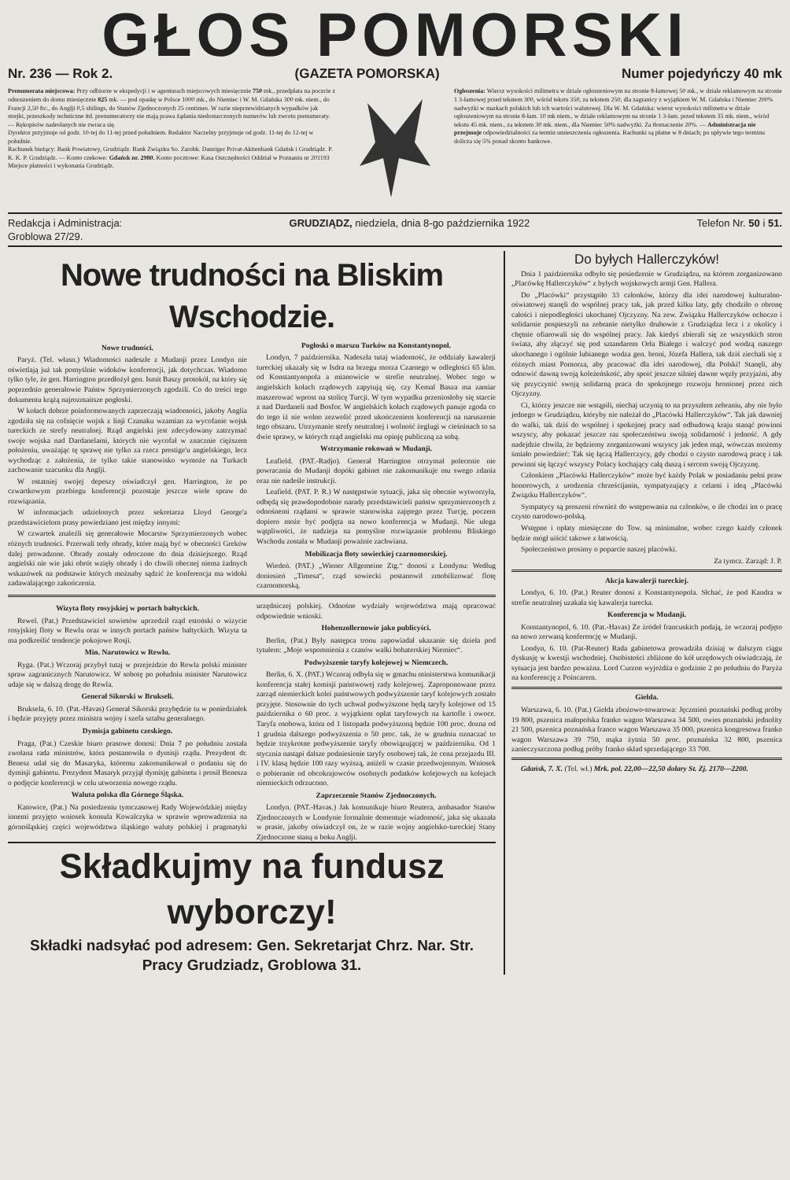GŁOS POMORSKI
Nr. 236 — Rok 2. (GAZETA POMORSKA) Numer pojedyńczy 40 mk
Prenumerata miejscowa: Przy odbiorze w ekspedycji i w agenturach miejscowych miesięcznie 750 mk., przedpłata na poczcie z odnoszeniem do domu miesięcznie 825 mk. — pod opaskę w Polsce 1000 mk., do Niemiec i W. M. Gdańska 300 mk. niem., do Francji 2,50 frc., do Anglji 0,5 shilings, do Stanów Zjednoczonych 25 centimes. W razie nieprzewidzianych wypadków jak strejki, przeszkody techniczne itd. prenumeratorzy nie mają prawa żądania niedostarczonych numerów lub zwrotu prenumeraty. — Rękopisów nadesłanych nie zwraca się.
Dyrektor przyjmuje od godz. 10-tej do 11-tej przed południem. Redaktor Naczelny przyjmuje od godz. 11-tej do 12-tej w południe.
Rachunek bieżący: Bank Powiatowy, Grudziądz. Bank Związku So. Zarobk. Danziger Privat-Aktienbank Gdańsk i Grudziądz. P. K. K. P. Grudziądz. — Konto czekowe: Gdańsk nr. 2980. Konto pocztowe: Kasa Oszczędności Oddział w Poznaniu nr 201193 Miejsce płatności i wykonania Grudziądz.
Ogłoszenia: Wiersz wysokości milimetra w dziale ogłoszeniowym na stronie 8-łamowej 50 mk., w dziale reklamowym na stronie 1 3-łamowej przed tekstem 300, wśród tekstu 350, za tekstem 250, dla zagranicy z wyjątkiem W. M. Gdańska i Niemiec 200% nadwyżki w markach polskich lub ich wartości walutowej. Dla W. M. Gdańska: wiersz wysokości milimetra w dziale ogłoszeniowym na stronie 8-łam. 10 mk niem., w dziale reklamowym na stronie 1 3-łam. przed tekstem 35 mk. niem., wśród tekstu 45 mk. niem., za tekstem 30 mk. niem., dla Niemiec 50% nadwyżki. Za tłomaczenie 20%. — Administracja nie przejmuje odpowiedzialności za termin umieszczenia ogłoszenia. Rachunki są płatne w 8 dniach; po upływie tego terminu dolicza się 5% ponad skonto bankowe.
Redakcja i Administracja:
Groblowa 27/29. GRUDZIĄDZ, niedziela, dnia 8-go października 1922 Telefon Nr. 50 i 51.
Nowe trudności na Bliskim Wschodzie.
Nowe trudności.
Paryż. (Tel. własn.) Wiadomości nadeszłe z Mudanji przez Londyn nie oświetlają już tak pomyślnie widoków konferencji, jak dotychczas. Wiadomo tylko tyle, że gen. Harrington przedłożył gen. Ismit Baszy protokół, na który się poprzednio generałowie Państw Sprzymierzonych zgodzili. Co do treści tego dokumentu krążą najrozmaitsze pogłoski.
W kołach dobrze poinformowanych zaprzeczają wiadomości, jakoby Anglia zgodziła się na cofnięcie wojsk z linji Czanaku wzamian za wycofanie wojsk tureckich ze strefy neutralnej. Rząd angielski jest zdecydowany zatrzymać swoje wojska nad Dardanelami, których nie wycofał w znacznie cięższem położeniu, uważając tę sprawę nie tylko za rzecz prestige'u angielskiego, lecz wychodząc z założenia, że tylko takie stanowisko wymoże na Turkach zachowanie szacunku dla Anglji.
W ostatniej swojej depeszy oświadczył gen. Harrington, że po czwartkowym przebiegu konferencji pozostaje jeszcze wiele spraw do rozwiązania.
W informacjach udzielonych przez sekretarza Lloyd George'a przedstawicielom prasy powiedziano jest między innymi:
W czwartek znaleźli się generałowie Mocarstw Sprzymierzonych wobec różnych trudności. Przerwali tedy obrady, które mają być w obecności Greków dalej prowadzone. Obrady zostały odroczone do dnia dzisiejszego. Rząd angielski nie wie jaki obrót wzięły obrady i do chwili obecnej niema żadnych wskazówek na podstawie których możnaby sądzić że konferencja ma widoki zadawalającego zakończenia.
Pogłoski o marszu Turków na Konstantynopol.
Londyn, 7 października. Nadeszła tutaj wiadomość, że oddziały kawalerji tureckiej ukazały się w Isdra na brzegu morza Czarnego w odległości 65 klm. od Konstantynopola a mianowicie w strefie neutralnej. Wobec tego w angielskich kołach rządowych zapytują się, czy Kemal Basza ma zamiar maszerować wprost na stolicę Turcji. W tym wypadku przeniosłoby się starcie z nad Dardaneli nad Bosfor. W angielskich kołach rządowych panuje zgoda co do tego iż nie wolno zezwolić przed ukończeniem konferencji na naruszenie tego obszaru. Utrzymanie strefy neutralnej i wolność żeglugi w cieśninach to sa dwie sprawy, w których rząd angielski ma opinję publiczną za sobą.
Wstrzymanie rokowań w Mudanji.
Leafield. (PAT.-Radjo). Generał Harrington otrzymał polecenie nie powracania do Mudanji dopóki gabinet nie zakomunikuje mu swego zdania oraz nie nadeśle instrukcji.
Leafield. (PAT. P. R.) W następstwie sytuacji, jaka się obecnie wytworzyła, odbędą się prawdopodobnie narady przedstawicieli państw sprzymierzonych z odnośnemi rządami w sprawie stanowiska zajętego przez Turcję, poczem dopiero może być podjęta na nowo konferencja w Mudanji. Nie ulega wątpliwości, że nadzieja na pomyślne rozwiązanie problemu Bliskiego Wschodu została w Mudanji poważnie zachwiana.
Mobilizacja floty sowieckiej czarnomorskiej.
Wiedeń. (PAT.) „Wiener Allgemeine Ztg.“ donosi z Londynu: Według doniesień „Timesa“, rząd sowiecki postanowił zmobilizować flotę czarnomorską.
Wizyta floty rosyjskiej w portach bałtyckich.
Rewel. (Pat.) Przedstawiciel sowietów uprzedził rząd estoński o wizycie rosyjskiej floty w Rewlu oraz w innych portach państw bałtyckich. Wizyta ta ma podkreślić tendencje pokojowe Rosji.
Min. Narutowicz w Rewlu.
Ryga. (Pat.) Wczoraj przybył tutaj w przejeździe do Rewla polski minister spraw zagranicznych Narutowicz. W sobotę po południu minister Narutowicz udaje się w dalszą drogę do Rewla.
Generał Sikorski w Brukseli.
Bruksela, 6. 10. (Pat.-Havas) Generał Sikorski przybędzie tu w poniedziałek i będzie przyjęty przez ministra wojny i szefa sztabu generalnego.
Dymisja gabinetu czeskiego.
Praga, (Pat.) Czeskie biuro prasowe donosi: Dnia 7 po południu została zwołana rada ministrów, która postanowiła o dymisji rządu. Prezydent dr. Benesz udał się do Masaryka, któremu zakomunikował o podaniu się do dymisji gabinetu. Prezydent Masaryk przyjął dymisję gabinetu i prosił Benesza o podjęcie konferencji w celu utworzenia nowego rządu.
Waluta polska dla Górnego Śląska.
Katowice, (Pat.) Na posiedzeniu tymczasowej Rady Wojewódzkiej między innemi przyjęto wniosek konsula Kowalczyka w sprawie wprowadzenia na górnośląskiej części województwa śląskiego waluty polskiej i pragmatyki urzędniczej polskiej. Odnośne wydziały województwa mają opracować odpowiednie wnioski.
Hohenzollernowie jako publicyści.
Berlin, (Pat.) Były następca tronu zapowiadał ukazanie się dzieła pod tytułem: „Moje wspomnienia z czasów walki bohaterskiej Niemiec“.
Podwyższenie taryfy kolejowej w Niemczech.
Berlin, 6. X. (PAT.) Wczoraj odbyła się w gmachu ministerstwa komunikacji konferencja stałej komisji państwowej rady kolejowej. Zaproponowane przez zarząd niemieckich kolei państwowych podwyższenie taryf kolejowych zostało przyjęte. Stosownie do tych uchwał podwyższone będą taryfy kolejowe od 15 października o 60 proc. z wyjątkiem opłat taryfowych na kartofle i owoce. Taryfa osobowa, która od 1 listopada podwyższoną będzie 100 proc. dozna od 1 grudnia dalszego podwyższenia o 50 proc. tak, że w grudniu oznaczać to będzie trzykrotne podwyższenie taryfy obowiązującej w październiku. Od 1 stycznia nastąpi dalsze podniesienie taryfy osobowej tak, że cena przejazdu III. i IV. klasą będzie 100 razy wyższą, aniżeli w czasie przedwojennym. Wniosek o pobieranie od obcokrajowców osobnych podatków kolejowych na kolejach niemieckich odrzucono.
Zaprzeczenie Stanów Zjednoczonych.
Londyn. (PAT.-Havas.) Jak komunikuje biuro Reutera, ambasador Stanów Zjednoczonych w Londynie formalnie dementuje wiadomość, jaka się ukazała w prasie, jakoby oświadczył on, że w razie wojny angielsko-tureckiej Stany Zjednoczone staną u boku Anglji.
Składkujmy na fundusz wyborczy!
Składki nadsyłać pod adresem: Gen. Sekretarjat Chrz. Nar. Str. Pracy Grudziadz, Groblowa 31.
Do byłych Hallerczyków!
Dnia 1 października odbyło się posiedzenie w Grudziądzu, na którem zorganizowano „Placówkę Hallerczyków“ z byłych wojskowych armji Gen. Hallera.
Do „Placówki“ przystąpiło 33 członków, którzy dla idei narodowej kulturalno-oświatowej stanęli do wspólnej pracy tak, jak przed kilku laty, gdy chodziło o obronę całości i niepodległości ukochanej Ojczyzny. Na zew. Związku Hallerczyków ochoczo i solidarnie pospieszyli na zebranie nietylko druhowie z Grudziądza lecz i z okolicy i chętnie ofiarowali się do wspólnej pracy. Jak kiedyś zbierali się ze wszystkich stron świata, aby złączyć się pod sztandarem Orła Białego i walczyć pod wodzą naszego ukochanego i ogólnie lubianego wodza gen. broni, Józefa Hallera, tak dziś ziechali się z różnych miast Pomorza, aby pracować dla idei narodowej, dla Polski! Stanęli, aby odnowić dawną swoją koleżeńskość, aby spoić jeszcze silniej dawne węzły przyjaźni, aby się przyczynić swoją solidarną praca do spokojnego rozwoju bronionej przez nich Ojczyzny.
Ci, którzy jeszcze nie wstąpili, niechaj uczynią to na przyszłem zebraniu, aby nie było jednego w Grudziądzu, któryby nie należał do „Placówki Hallerczyków“. Tak jak dawniej do walki, tak dziś do wspólnej i spokojnej pracy nad odbudową kraju stanąć powinni wszyscy, aby pokazać jeszcze raz społeczeństwu swoją solidarność i jedność. A gdy nadejdzie chwila, że będziemy zorganizowani wszyscy jak jeden mąż, wówczas możemy śmiało powiedzieć: Tak się łączą Hallerczycy, gdy chodzi o czysto narodową pracę i tak powinni się łączyć wszyscy Polacy kochający całą duszą i sercem swoją Ojczyznę.
Członkiem „Placówki Hallerczyków“ może być każdy Polak w posiadaniu pełni praw honorowych, z urodzenia chrześcijanin, sympatyzujący z celami i ideą „Placówki Związku Hallerczyków“.
Sympatycy są proszeni również do wstępowania na członków, o ile chodzi im o pracę czysto narodowo-polską.
Wstępne i opłaty miesięczne do Tow. są minimalne, wobec czego każdy członek będzie mógł uiścić takowe z łatwością.
Społeczeństwo prosimy o poparcie naszej placówki.
Za tymcz. Zarząd: J. P.
Akcja kawalerji tureckiej.
Londyn, 6. 10. (Pat.) Reuter donosi z Konstantynopola. Słchać, że pod Kandra w strefie neutralnej uzakała się kawalerja turecka.
Konferencja w Mudanji.
Konstantynopol, 6. 10. (Pat.-Havas) Ze źródeł francuskich podają, że wczoraj podjęto na nowo zerwaną konferencję w Mudanji.
Londyn, 6. 10. (Pat-Reuter) Rada gabinetowa prowadziła dzisiaj w dalszym ciągu dyskusję w kwestji wschodniej. Osobistości zbliżone do kół urzędowych oświadczają, że sytuacja jest bardzo poważna. Lord Curzon wyjeżdża o godzinie 2 po południu do Paryża na konferencję z Poincarem.
Giełda.
Warszawa, 6. 10. (Pat.) Giełda zbożowo-towarowa: Jęczmień poznański podług próby 19 800, pszenica małopolska franko wagon Warszawa 34 500, owies poznański jednolity 21 500, pszenica poznańska franco wagon Warszawa 35 000, pszenica kongresowa franko wagon Warszawa 39 750, mąka żytnia 50 proc. poznańska 32 800, pszenica zanieczyszczona podług próby franko skład sprzedającego 33 700.
Gdańsk, 7. X. (Tel. wł.) Mrk. pol. 22,00—22,50 dolary St. Zj. 2170—2200.